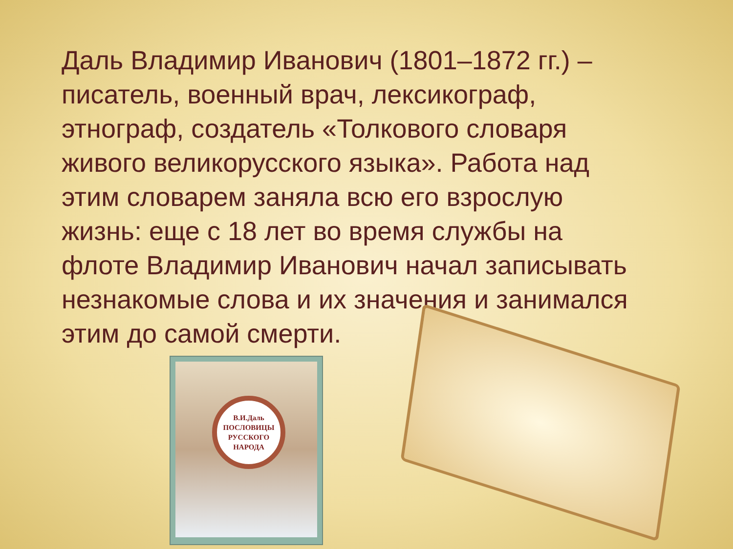Даль Владимир Иванович (1801–1872 гг.) – писатель, военный врач, лексикограф, этнограф, создатель «Толкового словаря живого великорусского языка». Работа над этим словарем заняла всю его взрослую жизнь: еще с 18 лет во время службы на флоте Владимир Иванович начал записывать незнакомые слова и их значения и занимался этим до самой смерти.
В.И.Даль
ПОСЛОВИЦЫ
РУССКОГО
НАРОДА